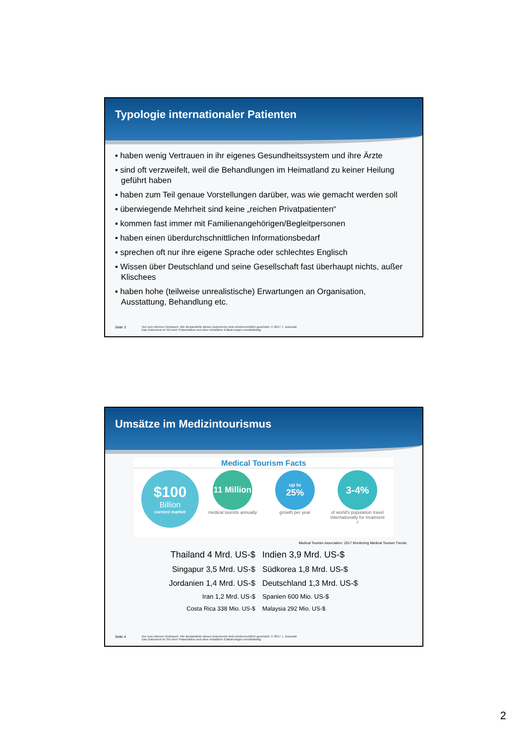Typologie internationaler Patienten
▪ haben wenig Vertrauen in ihr eigenes Gesundheitssystem und ihre Ärzte
▪ sind oft verzweifelt, weil die Behandlungen im Heimatland zu keiner Heilung geführt haben
▪ haben zum Teil genaue Vorstellungen darüber, was wie gemacht werden soll
▪ überwiegende Mehrheit sind keine „reichen Privatpatienten“
▪ kommen fast immer mit Familienangehörigen/Begleitpersonen
▪ haben einen überdurchschnittlichen Informationsbedarf
▪ sprechen oft nur ihre eigene Sprache oder schlechtes Englisch
▪ Wissen über Deutschland und seine Gesellschaft fast überhaupt nichts, außer Klischees
▪ haben hohe (teilweise unrealistische) Erwartungen an Organisation, Ausstattung, Behandlung etc.
Seite 3 Nur zum internen Gebrauch. Alle Bestandteile dieses Dokuments sind urheberrechtlich geschützt. © 2017 J. Juszczak
Das Dokument ist Teil einer Präsentation und ohne mündliche Erläuterungen unvollständig.
Umsätze im Medizintourismus
Medical Tourism Facts
$100
Billion
current market
11 Million
medical tourists annually
up to
25%
growth per year
3-4%
of world's population travel internationally for treatment<sup>2</sup>
Medical Tourism Association: 2017 Monitoring Medical Tourism Trends
Thailand 4 Mrd. US-$ Indien 3,9 Mrd. US-$
Singapur 3,5 Mrd. US-$ Südkorea 1,8 Mrd. US-$
Jordanien 1,4 Mrd. US-$ Deutschland 1,3 Mrd. US-$
Iran 1,2 Mrd. US-$ Spanien 600 Mio. US-$
Costa Rica 338 Mio. US-$ Malaysia 292 Mio. US-$
Seite 4 Nur zum internen Gebrauch. Alle Bestandteile dieses Dokuments sind urheberrechtlich geschützt. © 2017 J. Juszczak
Das Dokument ist Teil einer Präsentation und ohne mündliche Erläuterungen unvollständig.
2